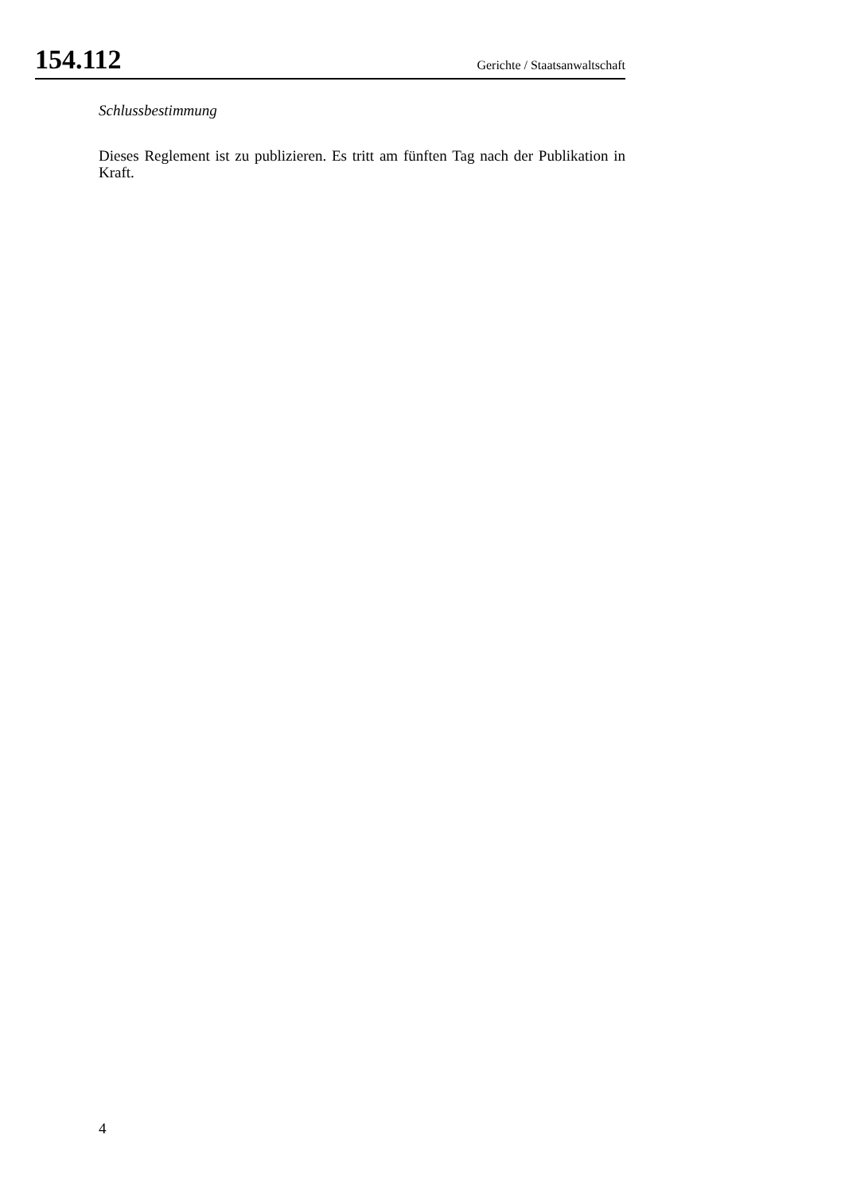154.112 Gerichte / Staatsanwaltschaft
Schlussbestimmung
Dieses Reglement ist zu publizieren. Es tritt am fünften Tag nach der Publikation in Kraft.
4